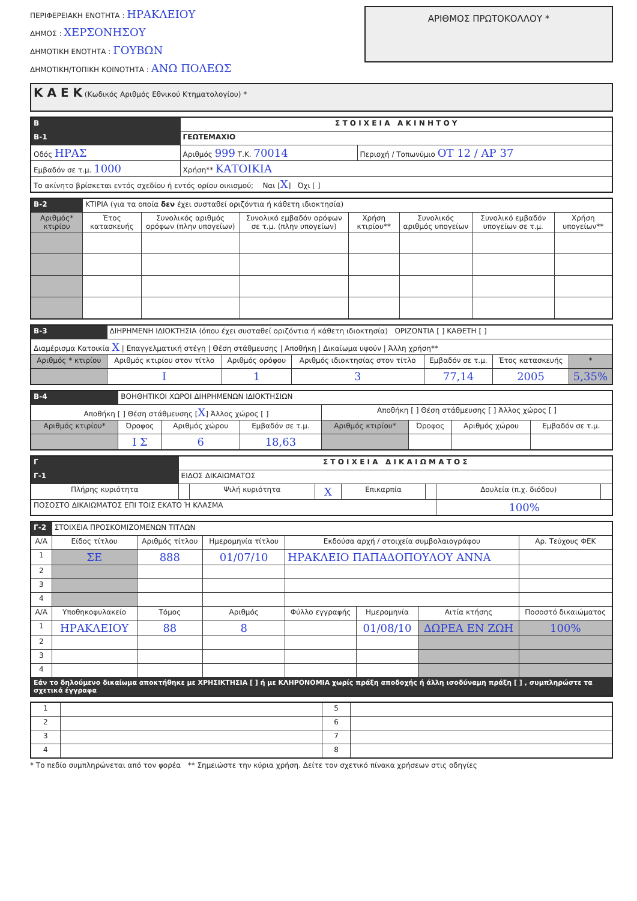ΠΕΡΙΦΕΡΕΙΑΚΗ ΕΝΟΤΗΤΑ : ΗΡΑΚΛΕΙΟΥ
ΔΗΜΟΣ : ΧΕΡΣΟΝΗΣΟΥ
ΔΗΜΟΤΙΚΗ ΕΝΟΤΗΤΑ : ΓΟΥΒΩΝ
ΔΗΜΟΤΙΚΗ/ΤΟΠΙΚΗ ΚΟΙΝΟΤΗΤΑ : ΑΝΩ ΠΟΛΕΩΣ
ΑΡΙΘΜΟΣ ΠΡΩΤΟΚΟΛΛΟΥ *
| Κ Α Ε Κ (Κωδικός Αριθμός Εθνικού Κτηματολογίου) * |
| B | Σ Τ Ο Ι Χ Ε Ι Α Α Κ Ι Ν Η Τ Ο Υ | | |
| B-1 | ΓΕΩΤΕΜΑΧΙΟ | | |
| Οδός ΗΡΑΣ | | Αριθμός 999 Τ.Κ. 70014 | Περιοχή / Τοπωνύμιο ΟΤ 12 / ΑΡ 37 |
| Εμβαδόν σε τ.μ. 1000 | | Χρήση** ΚΑΤΟΙΚΙΑ | |
| Το ακίνητο βρίσκεται εντός σχεδίου ή εντός ορίου οικισμού; Ναι [ X ] Όχι [ ] | | | |
| B-2 | ΚΤΙΡΙΑ (για τα οποία δεν έχει συσταθεί οριζόντια ή κάθετη ιδιοκτησία) | | | | | | |
| Αριθμός* κτιρίου | Έτος κατασκευής | Συνολικός αριθμός ορόφων (πλην υπογείων) | Συνολικό εμβαδόν ορόφων σε τ.μ. (πλην υπογείων) | Χρήση κτιρίου** | Συνολικός αριθμός υπογείων | Συνολικό εμβαδόν υπογείων σε τ.μ. | Χρήση υπογείων** |
| B-3 | ΔΙΗΡΗΜΕΝΗ ΙΔΙΟΚΤΗΣΙΑ (όπου έχει συσταθεί οριζόντια ή κάθετη ιδιοκτησία) ΟΡΙΖΟΝΤΙΑ [ ] ΚΑΘΕΤΗ [ ] | | | | | |
| Διαμέρισμα Κατοικία X / Επαγγελματική στέγη / Θέση στάθμευσης / Αποθήκη / Δικαίωμα υψούν / Άλλη χρήση** | | | | | | |
| Αριθμός * κτιρίου | Αριθμός κτιρίου στον τίτλο | Αριθμός ορόφου | Αριθμός ιδιοκτησίας στον τίτλο | Εμβαδόν σε τ.μ. | Έτος κατασκευής | * |
| | Ι | 1 | 3 | 77,14 | 2005 | 5,35% |
| B-4 | ΒΟΗΘΗΤΙΚΟΙ ΧΩΡΟΙ ΔΙΗΡΗΜΕΝΩΝ ΙΔΙΟΚΤΗΣΙΩΝ | | | | | | |
| Αποθήκη [ ] Θέση στάθμευσης [ X ] Άλλος χώρος [ ] | | | | Αποθήκη [ ] Θέση στάθμευσης [ ] Άλλος χώρος [ ] | | | |
| Αριθμός κτιρίου* | Όροφος | Αριθμός χώρου | Εμβαδόν σε τ.μ. | Αριθμός κτιρίου* | Όροφος | Αριθμός χώρου | Εμβαδόν σε τ.μ. |
| | Ι Σ | 6 | 18,63 | | | | |
| Γ | Σ Τ Ο Ι Χ Ε Ι Α Δ Ι Κ Α Ι Ω Μ Α Τ Ο Σ | | | | | | | |
| Γ-1 | ΕΙΔΟΣ ΔΙΚΑΙΩΜΑΤΟΣ | | | | | | | |
| Πλήρης κυριότητα | | | Ψιλή κυριότητα | X | Επικαρπία | | Δουλεία (π.χ. διόδου) | |
| ΠΟΣΟΣΤΟ ΔΙΚΑΙΩΜΑΤΟΣ ΕΠΙ ΤΟΙΣ ΕΚΑΤΟ Ή ΚΛΑΣΜΑ | | | | | | | 100% | |
| Γ-2 | ΣΤΟΙΧΕΙΑ ΠΡΟΣΚΟΜΙΖΟΜΕΝΩΝ ΤΙΤΛΩΝ | | | | | | |
| Α/Α | Είδος τίτλου | Αριθμός τίτλου | Ημερομηνία τίτλου | Εκδούσα αρχή / στοιχεία συμβολαιογράφου | | | Αρ. Τεύχους ΦΕΚ |
| 1 | ΣΕ | 888 | 01/07/10 | ΗΡΑΚΛΕΙΟ ΠΑΠΑΔΟΠΟΥΛΟΥ ΑΝΝΑ | | | |
| 2 | | | | | | | |
| 3 | | | | | | | |
| 4 | | | | | | | |
| Α/Α | Υποθηκοφυλακείο | Τόμος | Αριθμός | Φύλλο εγγραφής | Ημερομηνία | Αιτία κτήσης | Ποσοστό δικαιώματος |
| 1 | ΗΡΑΚΛΕΙΟΥ | 88 | 8 | | 01/08/10 | ΔΩΡΕΑ ΕΝ ΖΩΗ | 100% |
| 2 | | | | | | | |
| 3 | | | | | | | |
| 4 | | | | | | | |
| Εάν το δηλούμενο δικαίωμα αποκτήθηκε με ΧΡΗΣΙΚΤΗΣΙΑ [ ] ή με ΚΛΗΡΟΝΟΜΙΑ χωρίς πράξη αποδοχής ή άλλη ισοδύναμη πράξη [ ] , συμπληρώστε τα σχετικά έγγραφα | | | | | | | |
| 1 | | 5 | |
| 2 | | 6 | |
| 3 | | 7 | |
| 4 | | 8 | |
* Το πεδίο συμπληρώνεται από τον φορέα ** Σημειώστε την κύρια χρήση. Δείτε τον σχετικό πίνακα χρήσεων στις οδηγίες